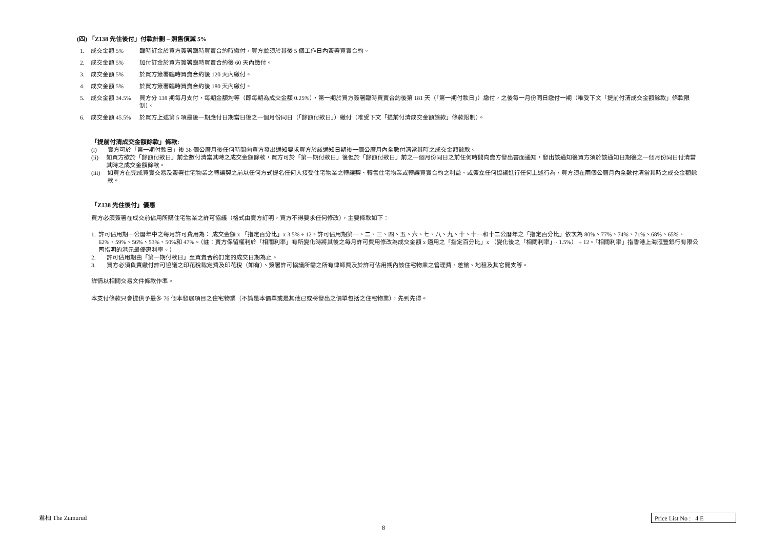(四) 「Z138 先住後付」付款計劃 – 照售價減 5%
1. 成交金額 5% 臨時訂金於買方簽署臨時買賣合約時繳付，買方並須於其後 5 個工作日內簽署買賣合約。
2. 成交金額 5% 加付訂金於買方簽署臨時買賣合約後 60 天內繳付。
3. 成交金額 5% 於買方簽署臨時買賣合約後 120 天內繳付。
4. 成交金額 5% 於買方簽署臨時買賣合約後 180 天內繳付。
5. 成交金額 34.5% 買方分 138 期每月支付，每期金額均等（即每期為成交金額 0.25%），第一期於買方簽署臨時買賣合約後第 181 天（「第一期付款日」）繳付，之後每一月份同日繳付一期（唯受下文「提前付清成交金額餘款」條款限制）。
6. 成交金額 45.5% 於買方上述第 5 項最後一期應付日期當日後之一個月份同日（「餘額付款日」）繳付（唯受下文「提前付清成交金額餘款」條款限制）。
「提前付清成交金額餘款」條款:
(i) 賣方可於「第一期付款日」後 36 個公曆月後任何時間向買方發出通知要求買方於該通知日期後一個公曆月內全數付清當其時之成交金額餘款。
(ii) 如買方欲於「餘額付款日」前全數付清當其時之成交金額餘款，買方可於「第一期付款日」後但於「餘額付款日」前之一個月份同日之前任何時間向賣方發出書面通知，發出該通知後買方須於該通知日期後之一個月份同日付清當其時之成交金額餘款。
(iii) 如買方在完成買賣交易及簽署住宅物業之轉讓契之前以任何方式提名任何人接受住宅物業之轉讓契、轉售住宅物業或轉讓買賣合約之利益、或簽立任何協議進行任何上述行為，買方須在兩個公曆月內全數付清當其時之成交金額餘款。
「Z138 先住後付」優惠
買方必須簽署在成交前佔用所購住宅物業之許可協議（格式由賣方訂明，買方不得要求任何修改），主要條款如下：
1. 許可佔用期一公曆年中之每月許可費用為： 成交金額 x 「指定百分比」x 3.5% ÷ 12。許可佔用期第一、二、三、四、五、六、七、八、九、十、十一和十二公曆年之「指定百分比」依次為 80%、77%、74%、71%、68%、65%、62%、59%、56%、53%、50%和 47%。（註：賣方保留權利於「相關利率」有所變化時將其後之每月許可費用修改為成交金額 x 適用之「指定百分比」x （變化後之「相關利率」- 1.5%） ÷ 12。「相關利率」指香港上海滙豐銀行有限公司指明的港元最優惠利率。）
2. 許可佔用期由「第一期付款日」至買賣合約訂定的成交日期為止。
3. 買方必須負責繳付許可協議之印花稅裁定費及印花稅（如有）、簽署許可協議所需之所有律師費及於許可佔用期內該住宅物業之管理費、差餉、地租及其它開支等。
詳情以相關交易文件條款作準。
本支付條款只會提供予最多 76 個本發展項目之住宅物業（不論是本價單或是其他已或將發出之價單包括之住宅物業），先到先得。
君柏 The Zumurud Price List No : 4 E
8